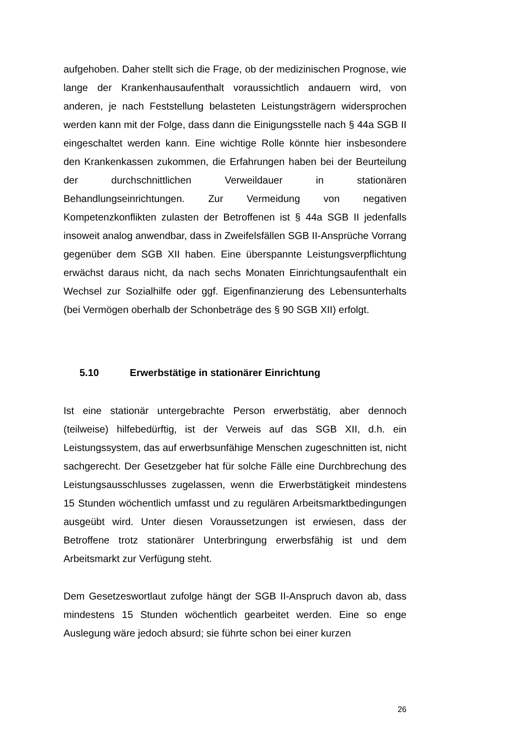aufgehoben. Daher stellt sich die Frage, ob der medizinischen Prognose, wie lange der Krankenhausaufenthalt voraussichtlich andauern wird, von anderen, je nach Feststellung belasteten Leistungsträgern widersprochen werden kann mit der Folge, dass dann die Einigungsstelle nach § 44a SGB II eingeschaltet werden kann. Eine wichtige Rolle könnte hier insbesondere den Krankenkassen zukommen, die Erfahrungen haben bei der Beurteilung der durchschnittlichen Verweildauer in stationären Behandlungseinrichtungen. Zur Vermeidung von negativen Kompetenzkonflikten zulasten der Betroffenen ist § 44a SGB II jedenfalls insoweit analog anwendbar, dass in Zweifelsfällen SGB II-Ansprüche Vorrang gegenüber dem SGB XII haben. Eine überspannte Leistungsverpflichtung erwächst daraus nicht, da nach sechs Monaten Einrichtungsaufenthalt ein Wechsel zur Sozialhilfe oder ggf. Eigenfinanzierung des Lebensunterhalts (bei Vermögen oberhalb der Schonbeträge des § 90 SGB XII) erfolgt.
5.10 Erwerbstätige in stationärer Einrichtung
Ist eine stationär untergebrachte Person erwerbstätig, aber dennoch (teilweise) hilfebedürftig, ist der Verweis auf das SGB XII, d.h. ein Leistungssystem, das auf erwerbsunfähige Menschen zugeschnitten ist, nicht sachgerecht. Der Gesetzgeber hat für solche Fälle eine Durchbrechung des Leistungsausschlusses zugelassen, wenn die Erwerbstätigkeit mindestens 15 Stunden wöchentlich umfasst und zu regulären Arbeitsmarktbedingungen ausgeübt wird. Unter diesen Voraussetzungen ist erwiesen, dass der Betroffene trotz stationärer Unterbringung erwerbsfähig ist und dem Arbeitsmarkt zur Verfügung steht.
Dem Gesetzeswortlaut zufolge hängt der SGB II-Anspruch davon ab, dass mindestens 15 Stunden wöchentlich gearbeitet werden. Eine so enge Auslegung wäre jedoch absurd; sie führte schon bei einer kurzen
26